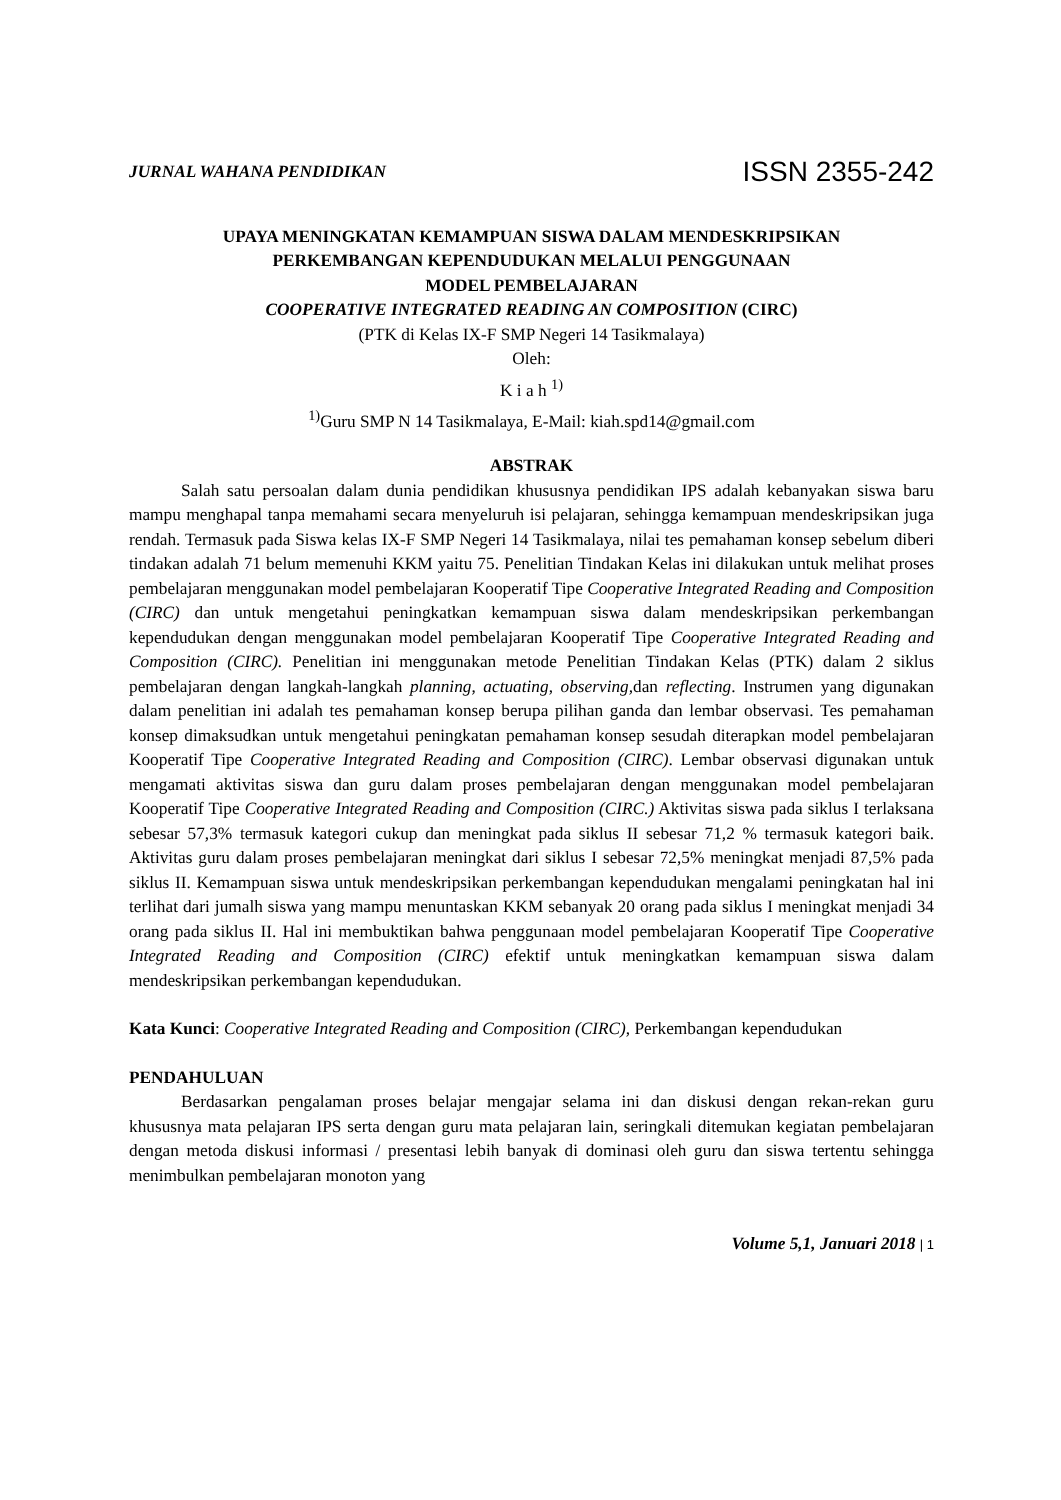JURNAL WAHANA PENDIDIKAN ISSN 2355-242
UPAYA MENINGKATAN KEMAMPUAN SISWA DALAM MENDESKRIPSIKAN
PERKEMBANGAN KEPENDUDUKAN MELALUI PENGGUNAAN
MODEL PEMBELAJARAN
COOPERATIVE INTEGRATED READING AN COMPOSITION (CIRC)
(PTK di Kelas IX-F SMP Negeri 14 Tasikmalaya)
Oleh:
K i a h <sup>1)</sup>
<sup>1)</sup> Guru SMP N 14 Tasikmalaya, E-Mail: kiah.spd14@gmail.com
ABSTRAK
Salah satu persoalan dalam dunia pendidikan khususnya pendidikan IPS adalah kebanyakan siswa baru mampu menghapal tanpa memahami secara menyeluruh isi pelajaran, sehingga kemampuan mendeskripsikan juga rendah. Termasuk pada Siswa kelas IX-F SMP Negeri 14 Tasikmalaya, nilai tes pemahaman konsep sebelum diberi tindakan adalah 71 belum memenuhi KKM yaitu 75. Penelitian Tindakan Kelas ini dilakukan untuk melihat proses pembelajaran menggunakan model pembelajaran Kooperatif Tipe Cooperative Integrated Reading and Composition (CIRC) dan untuk mengetahui peningkatkan kemampuan siswa dalam mendeskripsikan perkembangan kependudukan dengan menggunakan model pembelajaran Kooperatif Tipe Cooperative Integrated Reading and Composition (CIRC). Penelitian ini menggunakan metode Penelitian Tindakan Kelas (PTK) dalam 2 siklus pembelajaran dengan langkah-langkah planning, actuating, observing, dan reflecting. Instrumen yang digunakan dalam penelitian ini adalah tes pemahaman konsep berupa pilihan ganda dan lembar observasi. Tes pemahaman konsep dimaksudkan untuk mengetahui peningkatan pemahaman konsep sesudah diterapkan model pembelajaran Kooperatif Tipe Cooperative Integrated Reading and Composition (CIRC). Lembar observasi digunakan untuk mengamati aktivitas siswa dan guru dalam proses pembelajaran dengan menggunakan model pembelajaran Kooperatif Tipe Cooperative Integrated Reading and Composition (CIRC.) Aktivitas siswa pada siklus I terlaksana sebesar 57,3% termasuk kategori cukup dan meningkat pada siklus II sebesar 71,2 % termasuk kategori baik. Aktivitas guru dalam proses pembelajaran meningkat dari siklus I sebesar 72,5% meningkat menjadi 87,5% pada siklus II. Kemampuan siswa untuk mendeskripsikan perkembangan kependudukan mengalami peningkatan hal ini terlihat dari jumalh siswa yang mampu menuntaskan KKM sebanyak 20 orang pada siklus I meningkat menjadi 34 orang pada siklus II. Hal ini membuktikan bahwa penggunaan model pembelajaran Kooperatif Tipe Cooperative Integrated Reading and Composition (CIRC) efektif untuk meningkatkan kemampuan siswa dalam mendeskripsikan perkembangan kependudukan.
Kata Kunci: Cooperative Integrated Reading and Composition (CIRC), Perkembangan kependudukan
PENDAHULUAN
Berdasarkan pengalaman proses belajar mengajar selama ini dan diskusi dengan rekan-rekan guru khususnya mata pelajaran IPS serta dengan guru mata pelajaran lain, seringkali ditemukan kegiatan pembelajaran dengan metoda diskusi informasi / presentasi lebih banyak di dominasi oleh guru dan siswa tertentu sehingga menimbulkan pembelajaran monoton yang
Volume 5,1, Januari 2018 | 1